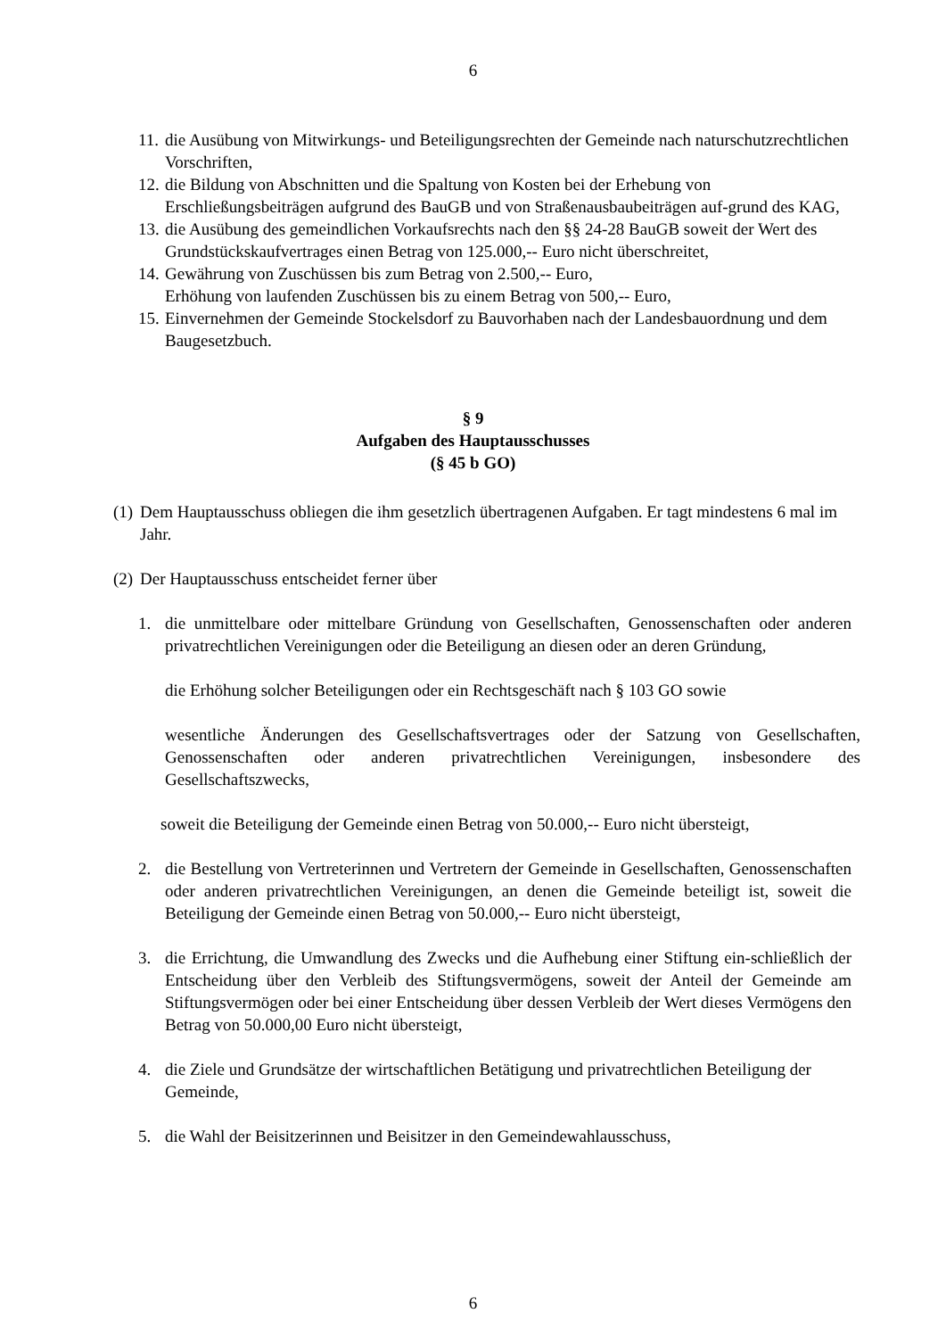6
11. die Ausübung von Mitwirkungs- und Beteiligungsrechten der Gemeinde nach naturschutzrechtlichen Vorschriften,
12. die Bildung von Abschnitten und die Spaltung von Kosten bei der Erhebung von Erschließungsbeiträgen aufgrund des BauGB und von Straßenausbaubeiträgen auf-grund des KAG,
13. die Ausübung des gemeindlichen Vorkaufsrechts nach den §§ 24-28 BauGB soweit der Wert des Grundstückskaufvertrages einen Betrag von 125.000,-- Euro nicht überschreitet,
14. Gewährung von Zuschüssen bis zum Betrag von 2.500,-- Euro,
Erhöhung von laufenden Zuschüssen bis zu einem Betrag von 500,-- Euro,
15. Einvernehmen der Gemeinde Stockelsdorf zu Bauvorhaben nach der Landesbauordnung und dem Baugesetzbuch.
§ 9
Aufgaben des Hauptausschusses
(§ 45 b GO)
(1) Dem Hauptausschuss obliegen die ihm gesetzlich übertragenen Aufgaben. Er tagt mindestens 6 mal im Jahr.
(2) Der Hauptausschuss entscheidet ferner über
1. die unmittelbare oder mittelbare Gründung von Gesellschaften, Genossenschaften oder anderen privatrechtlichen Vereinigungen oder die Beteiligung an diesen oder an deren Gründung,
die Erhöhung solcher Beteiligungen oder ein Rechtsgeschäft nach § 103 GO sowie
wesentliche Änderungen des Gesellschaftsvertrages oder der Satzung von Gesellschaften, Genossenschaften oder anderen privatrechtlichen Vereinigungen, insbesondere des Gesellschaftszwecks,
soweit die Beteiligung der Gemeinde einen Betrag von 50.000,-- Euro nicht übersteigt,
2. die Bestellung von Vertreterinnen und Vertretern der Gemeinde in Gesellschaften, Genossenschaften oder anderen privatrechtlichen Vereinigungen, an denen die Gemeinde beteiligt ist, soweit die Beteiligung der Gemeinde einen Betrag von 50.000,-- Euro nicht übersteigt,
3. die Errichtung, die Umwandlung des Zwecks und die Aufhebung einer Stiftung ein-schließlich der Entscheidung über den Verbleib des Stiftungsvermögens, soweit der Anteil der Gemeinde am Stiftungsvermögen oder bei einer Entscheidung über dessen Verbleib der Wert dieses Vermögens den Betrag von 50.000,00 Euro nicht übersteigt,
4. die Ziele und Grundsätze der wirtschaftlichen Betätigung und privatrechtlichen Beteiligung der Gemeinde,
5. die Wahl der Beisitzerinnen und Beisitzer in den Gemeindewahlausschuss,
6